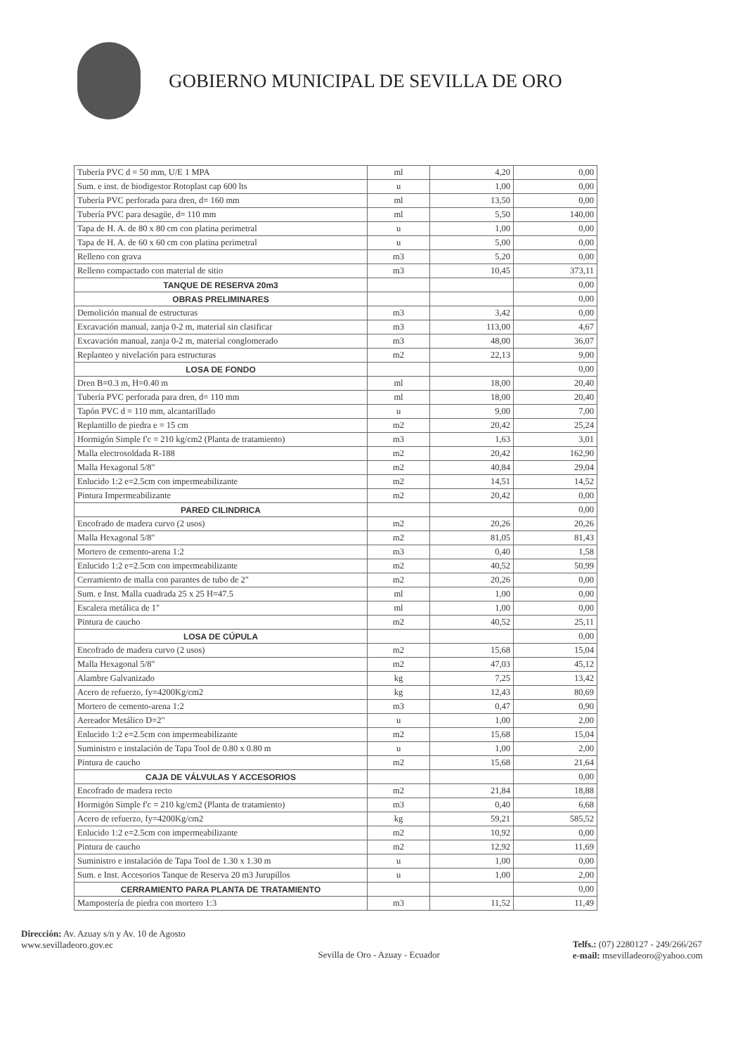GOBIERNO MUNICIPAL DE SEVILLA DE ORO
| Tubería PVC d = 50 mm, U/E 1 MPA | ml | 4,20 | 0,00 |
| Sum. e inst. de biodigestor Rotoplast cap 600 lts | u | 1,00 | 0,00 |
| Tubería PVC perforada para dren, d= 160 mm | ml | 13,50 | 0,00 |
| Tubería PVC para desagüe, d= 110 mm | ml | 5,50 | 140,00 |
| Tapa de H. A. de 80 x 80 cm con platina perimetral | u | 1,00 | 0,00 |
| Tapa de H. A. de 60 x 60 cm con platina perimetral | u | 5,00 | 0,00 |
| Relleno con grava | m3 | 5,20 | 0,00 |
| Relleno compactado con material de sitio | m3 | 10,45 | 373,11 |
| TANQUE DE RESERVA 20m3 | | | 0,00 |
| OBRAS PRELIMINARES | | | 0,00 |
| Demolición manual de estructuras | m3 | 3,42 | 0,00 |
| Excavación manual, zanja 0-2 m, material sin clasificar | m3 | 113,00 | 4,67 |
| Excavación manual, zanja 0-2 m, material conglomerado | m3 | 48,00 | 36,07 |
| Replanteo y nivelación para estructuras | m2 | 22,13 | 9,00 |
| LOSA DE FONDO | | | 0,00 |
| Dren B=0.3 m, H=0.40 m | ml | 18,00 | 20,40 |
| Tubería PVC perforada para dren, d= 110 mm | ml | 18,00 | 20,40 |
| Tapón PVC d = 110 mm, alcantarillado | u | 9,00 | 7,00 |
| Replantillo de piedra e = 15 cm | m2 | 20,42 | 25,24 |
| Hormigón Simple f'c = 210 kg/cm2 (Planta de tratamiento) | m3 | 1,63 | 3,01 |
| Malla electrosoldada R-188 | m2 | 20,42 | 162,90 |
| Malla Hexagonal 5/8" | m2 | 40,84 | 29,04 |
| Enlucido 1:2 e=2.5cm con impermeabilizante | m2 | 14,51 | 14,52 |
| Pintura Impermeabilizante | m2 | 20,42 | 0,00 |
| PARED CILINDRICA | | | 0,00 |
| Encofrado de madera curvo (2 usos) | m2 | 20,26 | 20,26 |
| Malla Hexagonal 5/8" | m2 | 81,05 | 81,43 |
| Mortero de cemento-arena 1:2 | m3 | 0,40 | 1,58 |
| Enlucido 1:2 e=2.5cm con impermeabilizante | m2 | 40,52 | 50,99 |
| Cerramiento de malla con parantes de tubo de 2" | m2 | 20,26 | 0,00 |
| Sum. e Inst. Malla cuadrada 25 x 25 H=47.5 | ml | 1,00 | 0,00 |
| Escalera metálica de 1" | ml | 1,00 | 0,00 |
| Pintura de caucho | m2 | 40,52 | 25,11 |
| LOSA DE CÚPULA | | | 0,00 |
| Encofrado de madera curvo (2 usos) | m2 | 15,68 | 15,04 |
| Malla Hexagonal 5/8" | m2 | 47,03 | 45,12 |
| Alambre Galvanizado | kg | 7,25 | 13,42 |
| Acero de refuerzo, fy=4200Kg/cm2 | kg | 12,43 | 80,69 |
| Mortero de cemento-arena 1:2 | m3 | 0,47 | 0,90 |
| Aereador Metálico D=2" | u | 1,00 | 2,00 |
| Enlucido 1:2 e=2.5cm con impermeabilizante | m2 | 15,68 | 15,04 |
| Suministro e instalación de Tapa Tool de 0.80 x 0.80 m | u | 1,00 | 2,00 |
| Pintura de caucho | m2 | 15,68 | 21,64 |
| CAJA DE VÁLVULAS Y ACCESORIOS | | | 0,00 |
| Encofrado de madera recto | m2 | 21,84 | 18,88 |
| Hormigón Simple f'c = 210 kg/cm2 (Planta de tratamiento) | m3 | 0,40 | 6,68 |
| Acero de refuerzo, fy=4200Kg/cm2 | kg | 59,21 | 585,52 |
| Enlucido 1:2 e=2.5cm con impermeabilizante | m2 | 10,92 | 0,00 |
| Pintura de caucho | m2 | 12,92 | 11,69 |
| Suministro e instalación de Tapa Tool de 1.30 x 1.30 m | u | 1,00 | 0,00 |
| Sum. e Inst. Accesorios Tanque de Reserva 20 m3 Jurupillos | u | 1,00 | 2,00 |
| CERRAMIENTO PARA PLANTA DE TRATAMIENTO | | | 0,00 |
| Mampostería de piedra con mortero 1:3 | m3 | 11,52 | 11,49 |
Dirección: Av. Azuay s/n y Av. 10 de Agosto
www.sevilladeoro.gov.ec
Sevilla de Oro - Azuay - Ecuador
Telfs.: (07) 2280127 - 249/266/267
e-mail: msevilladeoro@yahoo.com